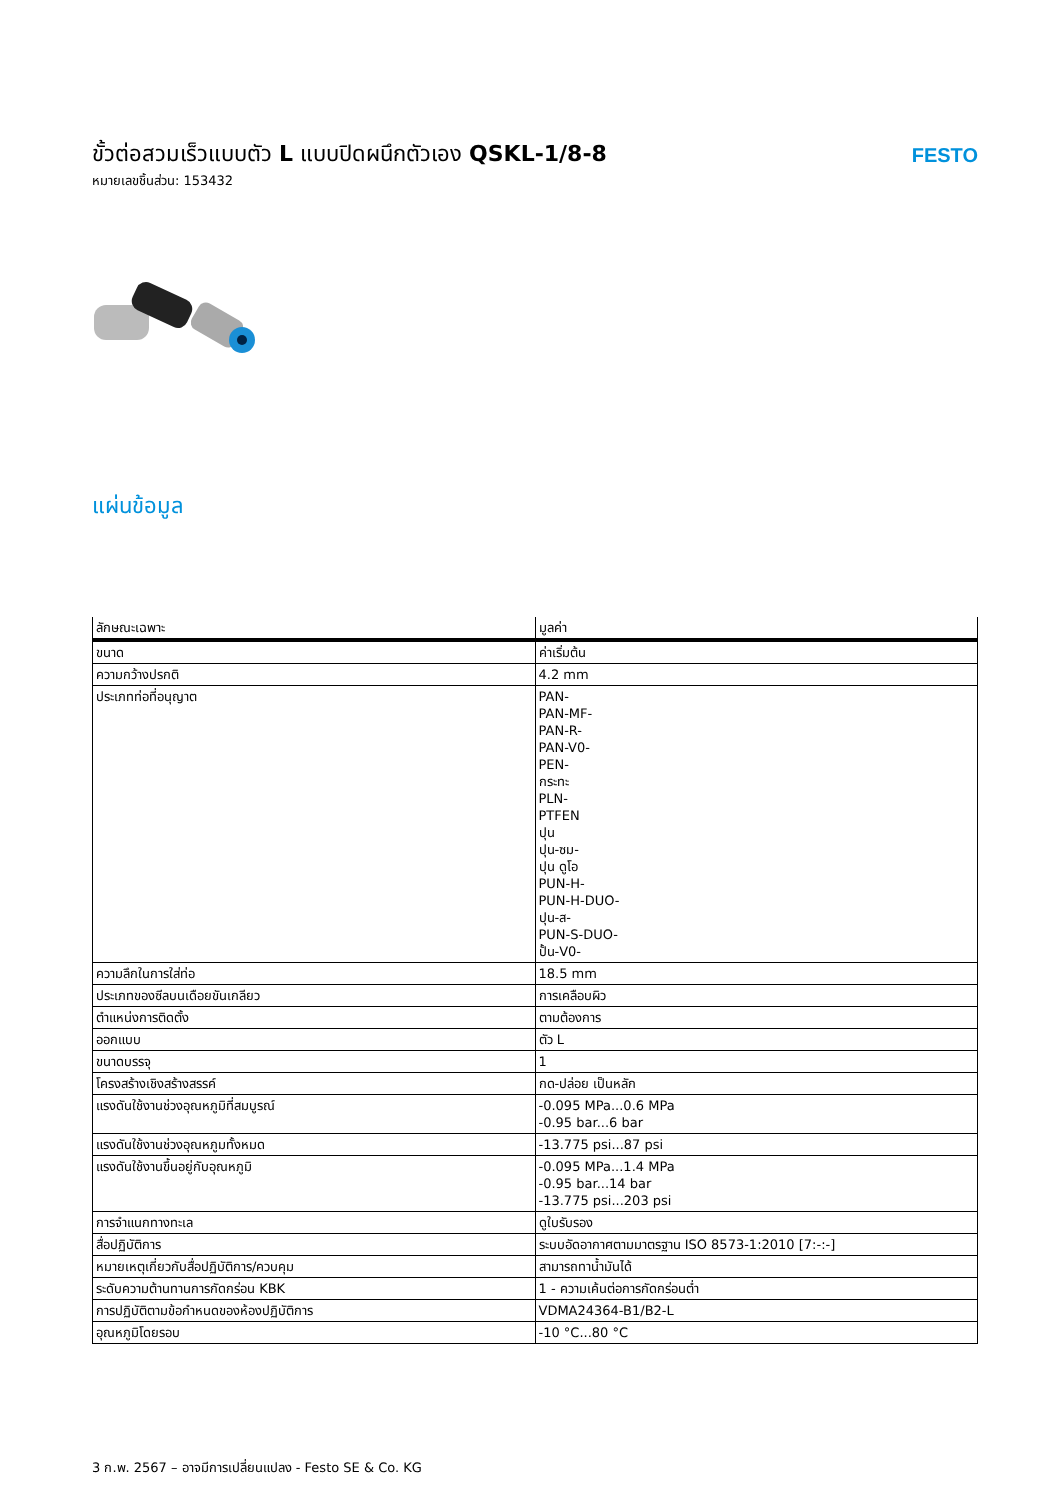ขั้วต่อสวมเร็วแบบตัว L แบบปิดผนึกตัวเอง QSKL-1/8-8
หมายเลขชิ้นส่วน: 153432
FESTO
แผ่นข้อมูล
| ลักษณะเฉพาะ | มูลค่า |
| --- | --- |
| ขนาด | ค่าเริ่มต้น |
| ความกว้างปรกติ | 4.2 mm |
| ประเภทท่อที่อนุญาต | PAN- PAN-MF- PAN-R- PAN-V0- PEN- กระทะ PLN- PTFEN ปุน ปุน-ซม- ปุน ดูโอ PUN-H- PUN-H-DUO- ปุน-ส- PUN-S-DUO- ปั้น-V0- |
| ความลึกในการใส่ท่อ | 18.5 mm |
| ประเภทของซีลบนเดือยขันเกลียว | การเคลือบผิว |
| ตำแหน่งการติดตั้ง | ตามต้องการ |
| ออกแบบ | ตัว L |
| ขนาดบรรจุ | 1 |
| โครงสร้างเชิงสร้างสรรค์ | กด-ปล่อย เป็นหลัก |
| แรงดันใช้งานช่วงอุณหภูมิที่สมบูรณ์ | -0.095 MPa...0.6 MPa -0.95 bar...6 bar |
| แรงดันใช้งานช่วงอุณหภูมทั้งหมด | -13.775 psi...87 psi |
| แรงดันใช้งานขึ้นอยู่กับอุณหภูมิ | -0.095 MPa...1.4 MPa -0.95 bar...14 bar -13.775 psi...203 psi |
| การจำแนกทางทะเล | ดูใบรับรอง |
| สื่อปฏิบัติการ | ระบบอัดอากาศตามมาตรฐาน ISO 8573-1:2010 [7:-:-] |
| หมายเหตุเกี่ยวกับสื่อปฏิบัติการ/ควบคุม | สามารถทาน้ำมันได้ |
| ระดับความต้านทานการกัดกร่อน KBK | 1 - ความเค้นต่อการกัดกร่อนต่ำ |
| การปฏิบัติตามข้อกำหนดของห้องปฏิบัติการ | VDMA24364-B1/B2-L |
| อุณหภูมิโดยรอบ | -10 °C...80 °C |
3 ก.พ. 2567 – อาจมีการเปลี่ยนแปลง - Festo SE & Co. KG